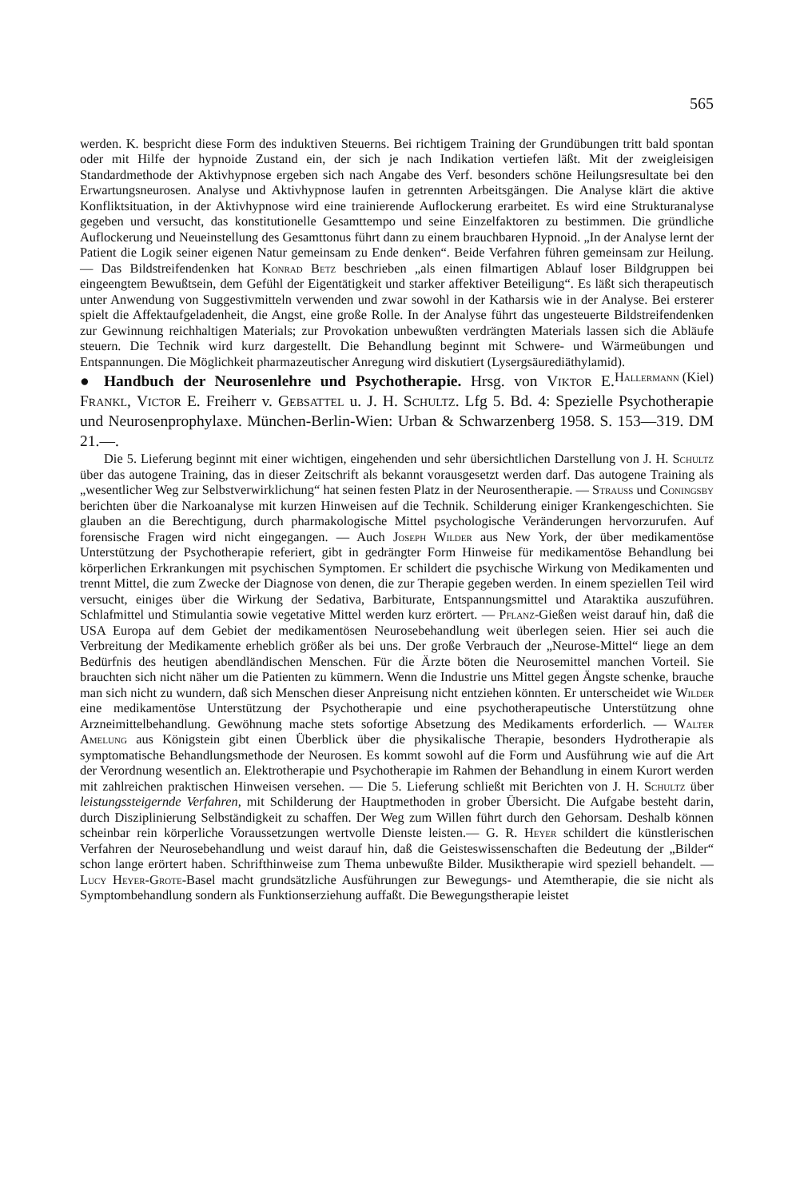565
werden. K. bespricht diese Form des induktiven Steuerns. Bei richtigem Training der Grundübungen tritt bald spontan oder mit Hilfe der hypnoide Zustand ein, der sich je nach Indikation vertiefen läßt. Mit der zweigleisigen Standardmethode der Aktivhypnose ergeben sich nach Angabe des Verf. besonders schöne Heilungsresultate bei den Erwartungsneurosen. Analyse und Aktivhypnose laufen in getrennten Arbeitsgängen. Die Analyse klärt die aktive Konfliktsituation, in der Aktivhypnose wird eine trainierende Auflockerung erarbeitet. Es wird eine Strukturanalyse gegeben und versucht, das konstitutionelle Gesamttempo und seine Einzelfaktoren zu bestimmen. Die gründliche Auflockerung und Neueinstellung des Gesamttonus führt dann zu einem brauchbaren Hypnoid. „In der Analyse lernt der Patient die Logik seiner eigenen Natur gemeinsam zu Ende denken“. Beide Verfahren führen gemeinsam zur Heilung. — Das Bildstreifendenken hat Konrad Betz beschrieben „als einen filmartigen Ablauf loser Bildgruppen bei eingeengtem Bewußtsein, dem Gefühl der Eigentätigkeit und starker affektiver Beteiligung“. Es läßt sich therapeutisch unter Anwendung von Suggestivmitteln verwenden und zwar sowohl in der Katharsis wie in der Analyse. Bei ersterer spielt die Affektaufgeladenheit, die Angst, eine große Rolle. In der Analyse führt das ungesteuerte Bildstreifendenken zur Gewinnung reichhaltigen Materials; zur Provokation unbewußten verdrängten Materials lassen sich die Abläufe steuern. Die Technik wird kurz dargestellt. Die Behandlung beginnt mit Schwere- und Wärmeübungen und Entspannungen. Die Möglichkeit pharmazeutischer Anregung wird diskutiert (Lysergsäurediäthylamid). Hallermann (Kiel)
● Handbuch der Neurosenlehre und Psychotherapie. Hrsg. von Viktor E. Frankl, Victor E. Freiherr v. Gebsattel u. J. H. Schultz. Lfg 5. Bd. 4: Spezielle Psychotherapie und Neurosenprophylaxe. München-Berlin-Wien: Urban & Schwarzenberg 1958. S. 153—319. DM 21.—.
Die 5. Lieferung beginnt mit einer wichtigen, eingehenden und sehr übersichtlichen Darstellung von J. H. Schultz über das autogene Training, das in dieser Zeitschrift als bekannt vorausgesetzt werden darf. Das autogene Training als „wesentlicher Weg zur Selbstverwirklichung“ hat seinen festen Platz in der Neurosentherapie. — Strauss und Coningsby berichten über die Narkoanalyse mit kurzen Hinweisen auf die Technik. Schilderung einiger Krankengeschichten. Sie glauben an die Berechtigung, durch pharmakologische Mittel psychologische Veränderungen hervorzurufen. Auf forensische Fragen wird nicht eingegangen. — Auch Joseph Wilder aus New York, der über medikamentöse Unterstützung der Psychotherapie referiert, gibt in gedrängter Form Hinweise für medikamentöse Behandlung bei körperlichen Erkrankungen mit psychischen Symptomen. Er schildert die psychische Wirkung von Medikamenten und trennt Mittel, die zum Zwecke der Diagnose von denen, die zur Therapie gegeben werden. In einem speziellen Teil wird versucht, einiges über die Wirkung der Sedativa, Barbiturate, Entspannungsmittel und Ataraktika auszuführen. Schlafmittel und Stimulantia sowie vegetative Mittel werden kurz erörtert. — Pflanz-Gießen weist darauf hin, daß die USA Europa auf dem Gebiet der medikamentösen Neurosebehandlung weit überlegen seien. Hier sei auch die Verbreitung der Medikamente erheblich größer als bei uns. Der große Verbrauch der „Neurose-Mittel“ liege an dem Bedürfnis des heutigen abendländischen Menschen. Für die Ärzte böten die Neurosemittel manchen Vorteil. Sie brauchten sich nicht näher um die Patienten zu kümmern. Wenn die Industrie uns Mittel gegen Ängste schenke, brauche man sich nicht zu wundern, daß sich Menschen dieser Anpreisung nicht entziehen könnten. Er unterscheidet wie Wilder eine medikamentöse Unterstützung der Psychotherapie und eine psychotherapeutische Unterstützung ohne Arzneimittelbehandlung. Gewöhnung mache stets sofortige Absetzung des Medikaments erforderlich. — Walter Amelung aus Königstein gibt einen Überblick über die physikalische Therapie, besonders Hydrotherapie als symptomatische Behandlungsmethode der Neurosen. Es kommt sowohl auf die Form und Ausführung wie auf die Art der Verordnung wesentlich an. Elektrotherapie und Psychotherapie im Rahmen der Behandlung in einem Kurort werden mit zahlreichen praktischen Hinweisen versehen. — Die 5. Lieferung schließt mit Berichten von J. H. Schultz über leistungssteigernde Verfahren, mit Schilderung der Hauptmethoden in grober Übersicht. Die Aufgabe besteht darin, durch Disziplinierung Selbständigkeit zu schaffen. Der Weg zum Willen führt durch den Gehorsam. Deshalb können scheinbar rein körperliche Voraussetzungen wertvolle Dienste leisten.— G. R. Heyer schildert die künstlerischen Verfahren der Neurosebehandlung und weist darauf hin, daß die Geisteswissenschaften die Bedeutung der „Bilder“ schon lange erörtert haben. Schrifthinweise zum Thema unbewußte Bilder. Musiktherapie wird speziell behandelt. — Lucy Heyer-Grote-Basel macht grundsätzliche Ausführungen zur Bewegungs- und Atemtherapie, die sie nicht als Symptombehandlung sondern als Funktionserziehung auffaßt. Die Bewegungstherapie leistet